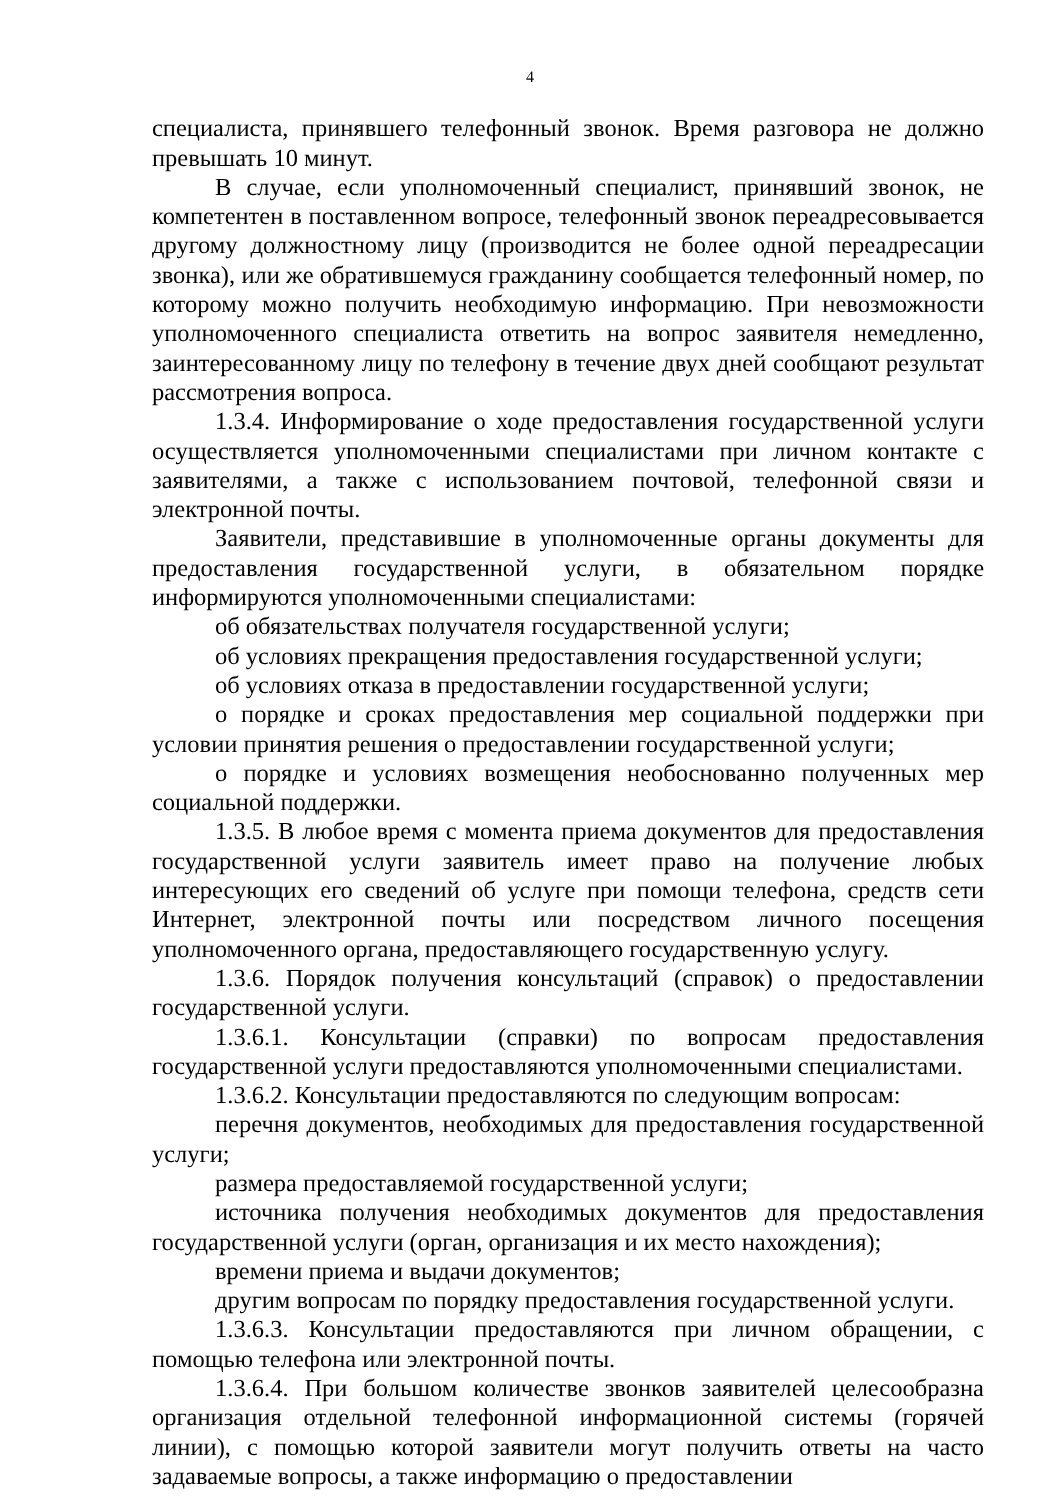4
специалиста, принявшего телефонный звонок. Время разговора не должно превышать 10 минут.
В случае, если уполномоченный специалист, принявший звонок, не компетентен в поставленном вопросе, телефонный звонок переадресовывается другому должностному лицу (производится не более одной переадресации звонка), или же обратившемуся гражданину сообщается телефонный номер, по которому можно получить необходимую информацию. При невозможности уполномоченного специалиста ответить на вопрос заявителя немедленно, заинтересованному лицу по телефону в течение двух дней сообщают результат рассмотрения вопроса.
1.3.4. Информирование о ходе предоставления государственной услуги осуществляется уполномоченными специалистами при личном контакте с заявителями, а также с использованием почтовой, телефонной связи и электронной почты.
Заявители, представившие в уполномоченные органы документы для предоставления государственной услуги, в обязательном порядке информируются уполномоченными специалистами:
об обязательствах получателя государственной услуги;
об условиях прекращения предоставления государственной услуги;
об условиях отказа в предоставлении государственной услуги;
о порядке и сроках предоставления мер социальной поддержки при условии принятия решения о предоставлении государственной услуги;
о порядке и условиях возмещения необоснованно полученных мер социальной поддержки.
1.3.5. В любое время с момента приема документов для предоставления государственной услуги заявитель имеет право на получение любых интересующих его сведений об услуге при помощи телефона, средств сети Интернет, электронной почты или посредством личного посещения уполномоченного органа, предоставляющего государственную услугу.
1.3.6. Порядок получения консультаций (справок) о предоставлении государственной услуги.
1.3.6.1. Консультации (справки) по вопросам предоставления государственной услуги предоставляются уполномоченными специалистами.
1.3.6.2. Консультации предоставляются по следующим вопросам:
перечня документов, необходимых для предоставления государственной услуги;
размера предоставляемой государственной услуги;
источника получения необходимых документов для предоставления государственной услуги (орган, организация и их место нахождения);
времени приема и выдачи документов;
другим вопросам по порядку предоставления государственной услуги.
1.3.6.3. Консультации предоставляются при личном обращении, с помощью телефона или электронной почты.
1.3.6.4. При большом количестве звонков заявителей целесообразна организация отдельной телефонной информационной системы (горячей линии), с помощью которой заявители могут получить ответы на часто задаваемые вопросы, а также информацию о предоставлении